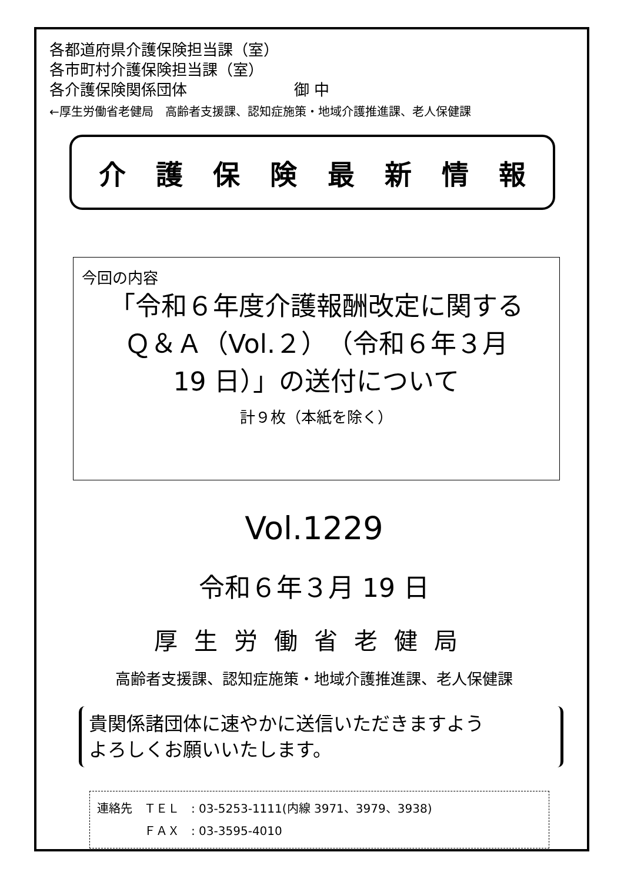各都道府県介護保険担当課（室）
各市町村介護保険担当課（室）
各介護保険関係団体　　　　　　　御 中
←厚生労働省老健局　高齢者支援課、認知症施策・地域介護推進課、老人保健課
介護保険最新情報
今回の内容
「令和６年度介護報酬改定に関する
Ｑ＆Ａ（Vol.２）（令和６年３月
19 日）」の送付について
計９枚（本紙を除く）
Vol.1229
令和６年３月 19 日
厚生労働省老健局
高齢者支援課、認知症施策・地域介護推進課、老人保健課
貴関係諸団体に速やかに送信いただきますよう
よろしくお願いいたします。
連絡先　ＴＥＬ　: 03-5253-1111(内線 3971、3979、3938)
　　　　ＦＡＸ　: 03-3595-4010